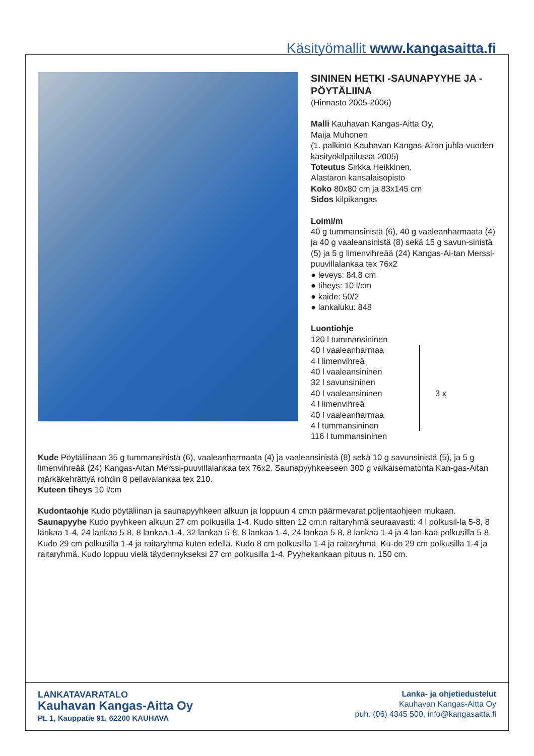Käsityömallit www.kangasaitta.fi
SININEN HETKI -SAUNAPYYHE JA -PÖYTÄLIINA
(Hinnasto 2005-2006)
Malli Kauhavan Kangas-Aitta Oy,
Maija Muhonen
(1. palkinto Kauhavan Kangas-Aitan juhla-vuoden käsityökilpailussa 2005)
Toteutus Sirkka Heikkinen,
Alastaron kansalaisopisto
Koko 80x80 cm ja 83x145 cm
Sidos kilpikangas
Loimi/m
40 g tummansinistä (6), 40 g vaaleanharmaata (4) ja 40 g vaaleansinistä (8) sekä 15 g savun-sinistä (5) ja 5 g limenvihreää (24) Kangas-Ai-tan Merssi-puuvillalankaa tex 76x2
● leveys: 84,8 cm
● tiheys: 10 l/cm
● kaide: 50/2
● lankaluku: 848
Luontiohje
120 l tummansininen
40 l vaaleanharmaa
4 l limenvihreä
40 l vaaleansininen
32 l savunsininen
40 l vaaleansininen
4 l limenvihreä
40 l vaaleanharmaa
4 l tummansininen
3 x
116 l tummansininen
Kude Pöytäliinaan 35 g tummansinistä (6), vaaleanharmaata (4) ja vaaleansinistä (8) sekä 10 g savunsinistä (5), ja 5 g limenvihreää (24) Kangas-Aitan Merssi-puuvillalankaa tex 76x2. Saunapyyhkeeseen 300 g valkaisematonta Kan-gas-Aitan märkäkehrättyä rohdin 8 pellavalankaa tex 210.
Kuteen tiheys 10 l/cm
Kudontaohje Kudo pöytäliinan ja saunapyyhkeen alkuun ja loppuun 4 cm:n päärmevarat poljentaohjeen mukaan.
Saunapyyhe Kudo pyyhkeen alkuun 27 cm polkusilla 1-4. Kudo sitten 12 cm:n raitaryhmä seuraavasti: 4 l polkusil-la 5-8, 8 lankaa 1-4, 24 lankaa 5-8, 8 lankaa 1-4, 32 lankaa 5-8, 8 lankaa 1-4, 24 lankaa 5-8, 8 lankaa 1-4 ja 4 lan-kaa polkusilla 5-8. Kudo 29 cm polkusilla 1-4 ja raitaryhmä kuten edellä. Kudo 8 cm polkusilla 1-4 ja raitaryhmä. Ku-do 29 cm polkusilla 1-4 ja raitaryhmä. Kudo loppuu vielä täydennykseksi 27 cm polkusilla 1-4. Pyyhekankaan pituus n. 150 cm.
LANKATAVARATALO
Kauhavan Kangas-Aitta Oy
PL 1, Kauppatie 91, 62200 KAUHAVA
Lanka- ja ohjetiedustelut
Kauhavan Kangas-Aitta Oy
puh. (06) 4345 500, info@kangasaitta.fi